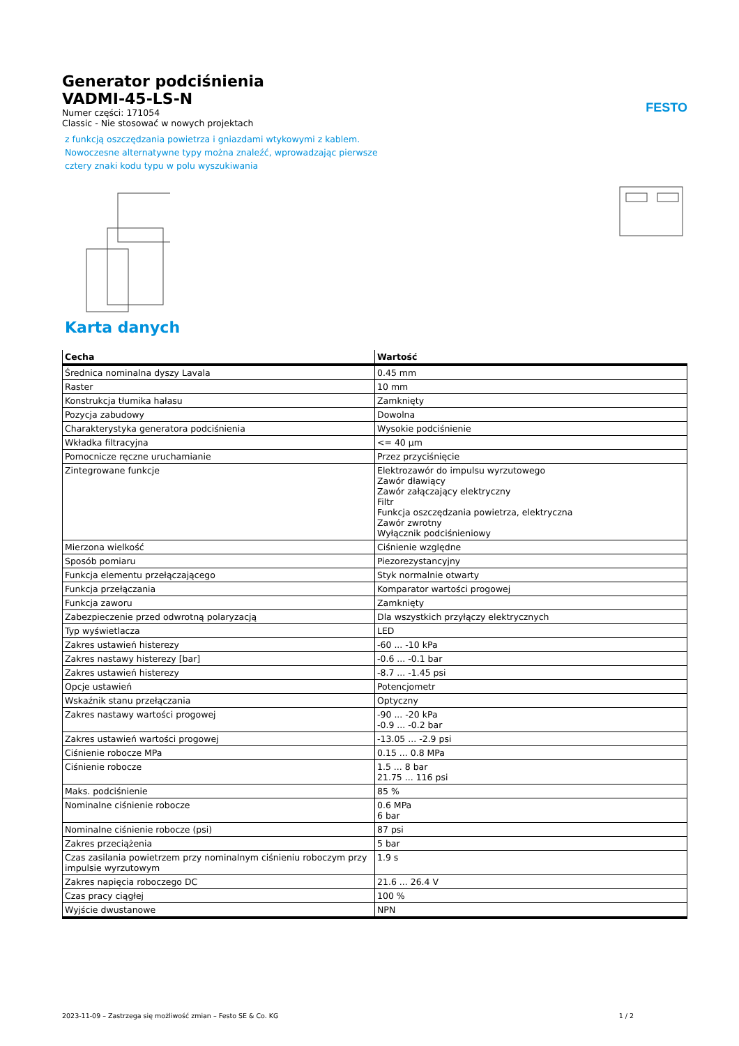FESTO
Generator podciśnienia
VADMI-45-LS-N
Numer części: 171054
Classic - Nie stosować w nowych projektach
z funkcją oszczędzania powietrza i gniazdami wtykowymi z kablem.
Nowoczesne alternatywne typy można znaleźć, wprowadzając pierwsze
cztery znaki kodu typu w polu wyszukiwania
Karta danych
| Cecha | Wartość |
| --- | --- |
| Średnica nominalna dyszy Lavala | 0.45 mm |
| Raster | 10 mm |
| Konstrukcja tłumika hałasu | Zamknięty |
| Pozycja zabudowy | Dowolna |
| Charakterystyka generatora podciśnienia | Wysokie podciśnienie |
| Wkładka filtracyjna | <= 40 µm |
| Pomocnicze ręczne uruchamianie | Przez przyciśnięcie |
| Zintegrowane funkcje | Elektrozawór do impulsu wyrzutowego Zawór dławiący Zawór załączający elektryczny Filtr Funkcja oszczędzania powietrza, elektryczna Zawór zwrotny Wyłącznik podciśnieniowy |
| Mierzona wielkość | Ciśnienie względne |
| Sposób pomiaru | Piezorezystancyjny |
| Funkcja elementu przełączającego | Styk normalnie otwarty |
| Funkcja przełączania | Komparator wartości progowej |
| Funkcja zaworu | Zamknięty |
| Zabezpieczenie przed odwrotną polaryzacją | Dla wszystkich przyłączy elektrycznych |
| Typ wyświetlacza | LED |
| Zakres ustawień histerezy | -60 ... -10 kPa |
| Zakres nastawy histerezy [bar] | -0.6 ... -0.1 bar |
| Zakres ustawień histerezy | -8.7 ... -1.45 psi |
| Opcje ustawień | Potencjometr |
| Wskaźnik stanu przełączania | Optyczny |
| Zakres nastawy wartości progowej | -90 ... -20 kPa -0.9 ... -0.2 bar |
| Zakres ustawień wartości progowej | -13.05 ... -2.9 psi |
| Ciśnienie robocze MPa | 0.15 ... 0.8 MPa |
| Ciśnienie robocze | 1.5 ... 8 bar 21.75 ... 116 psi |
| Maks. podciśnienie | 85 % |
| Nominalne ciśnienie robocze | 0.6 MPa 6 bar |
| Nominalne ciśnienie robocze (psi) | 87 psi |
| Zakres przeciążenia | 5 bar |
| Czas zasilania powietrzem przy nominalnym ciśnieniu roboczym przy impulsie wyrzutowym | 1.9 s |
| Zakres napięcia roboczego DC | 21.6 ... 26.4 V |
| Czas pracy ciągłej | 100 % |
| Wyjście dwustanowe | NPN |
2023-11-09 – Zastrzega się możliwość zmian – Festo SE & Co. KG 1 / 2